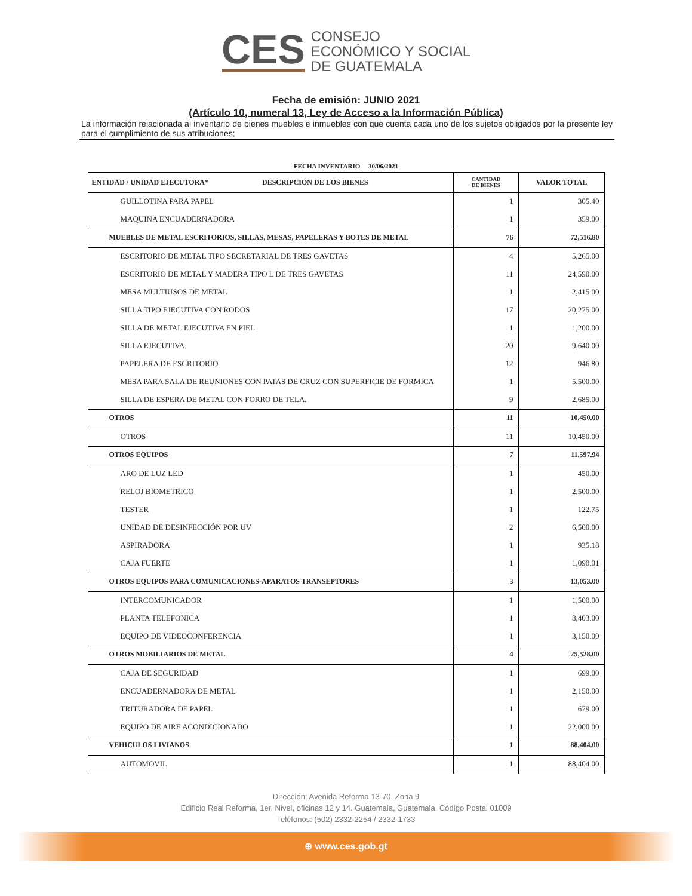CES
CONSEJO
ECONÓMICO Y SOCIAL
DE GUATEMALA
Fecha de emisión: JUNIO 2021
(Artículo 10, numeral 13, Ley de Acceso a la Información Pública)
La información relacionada al inventario de bienes muebles e inmuebles con que cuenta cada uno de los sujetos obligados por la presente ley para el cumplimiento de sus atribuciones;
FECHA INVENTARIO 30/06/2021
| ENTIDAD / UNIDAD EJECUTORA* DESCRIPCIÓN DE LOS BIENES | CANTIDAD DE BIENES | VALOR TOTAL |
| --- | --- | --- |
| GUILLOTINA PARA PAPEL | 1 | 305.40 |
| MAQUINA ENCUADERNADORA | 1 | 359.00 |
| MUEBLES DE METAL ESCRITORIOS, SILLAS, MESAS, PAPELERAS Y BOTES DE METAL | 76 | 72,516.80 |
| ESCRITORIO DE METAL TIPO SECRETARIAL DE TRES GAVETAS | 4 | 5,265.00 |
| ESCRITORIO DE METAL Y MADERA TIPO L DE TRES GAVETAS | 11 | 24,590.00 |
| MESA MULTIUSOS DE METAL | 1 | 2,415.00 |
| SILLA TIPO EJECUTIVA CON RODOS | 17 | 20,275.00 |
| SILLA DE METAL EJECUTIVA EN PIEL | 1 | 1,200.00 |
| SILLA EJECUTIVA. | 20 | 9,640.00 |
| PAPELERA DE ESCRITORIO | 12 | 946.80 |
| MESA PARA SALA DE REUNIONES CON PATAS DE CRUZ CON SUPERFICIE DE FORMICA | 1 | 5,500.00 |
| SILLA DE ESPERA DE METAL CON FORRO DE TELA. | 9 | 2,685.00 |
| OTROS | 11 | 10,450.00 |
| OTROS | 11 | 10,450.00 |
| OTROS EQUIPOS | 7 | 11,597.94 |
| ARO DE LUZ LED | 1 | 450.00 |
| RELOJ BIOMETRICO | 1 | 2,500.00 |
| TESTER | 1 | 122.75 |
| UNIDAD DE DESINFECCIÓN POR UV | 2 | 6,500.00 |
| ASPIRADORA | 1 | 935.18 |
| CAJA FUERTE | 1 | 1,090.01 |
| OTROS EQUIPOS PARA COMUNICACIONES-APARATOS TRANSEPTORES | 3 | 13,053.00 |
| INTERCOMUNICADOR | 1 | 1,500.00 |
| PLANTA TELEFONICA | 1 | 8,403.00 |
| EQUIPO DE VIDEOCONFERENCIA | 1 | 3,150.00 |
| OTROS MOBILIARIOS DE METAL | 4 | 25,528.00 |
| CAJA DE SEGURIDAD | 1 | 699.00 |
| ENCUADERNADORA DE METAL | 1 | 2,150.00 |
| TRITURADORA DE PAPEL | 1 | 679.00 |
| EQUIPO DE AIRE ACONDICIONADO | 1 | 22,000.00 |
| VEHICULOS LIVIANOS | 1 | 88,404.00 |
| AUTOMOVIL | 1 | 88,404.00 |
Dirección: Avenida Reforma 13-70, Zona 9
Edificio Real Reforma, 1er. Nivel, oficinas 12 y 14. Guatemala, Guatemala. Código Postal 01009
Teléfonos: (502) 2332-2254 / 2332-1733
⊕ www.ces.gob.gt